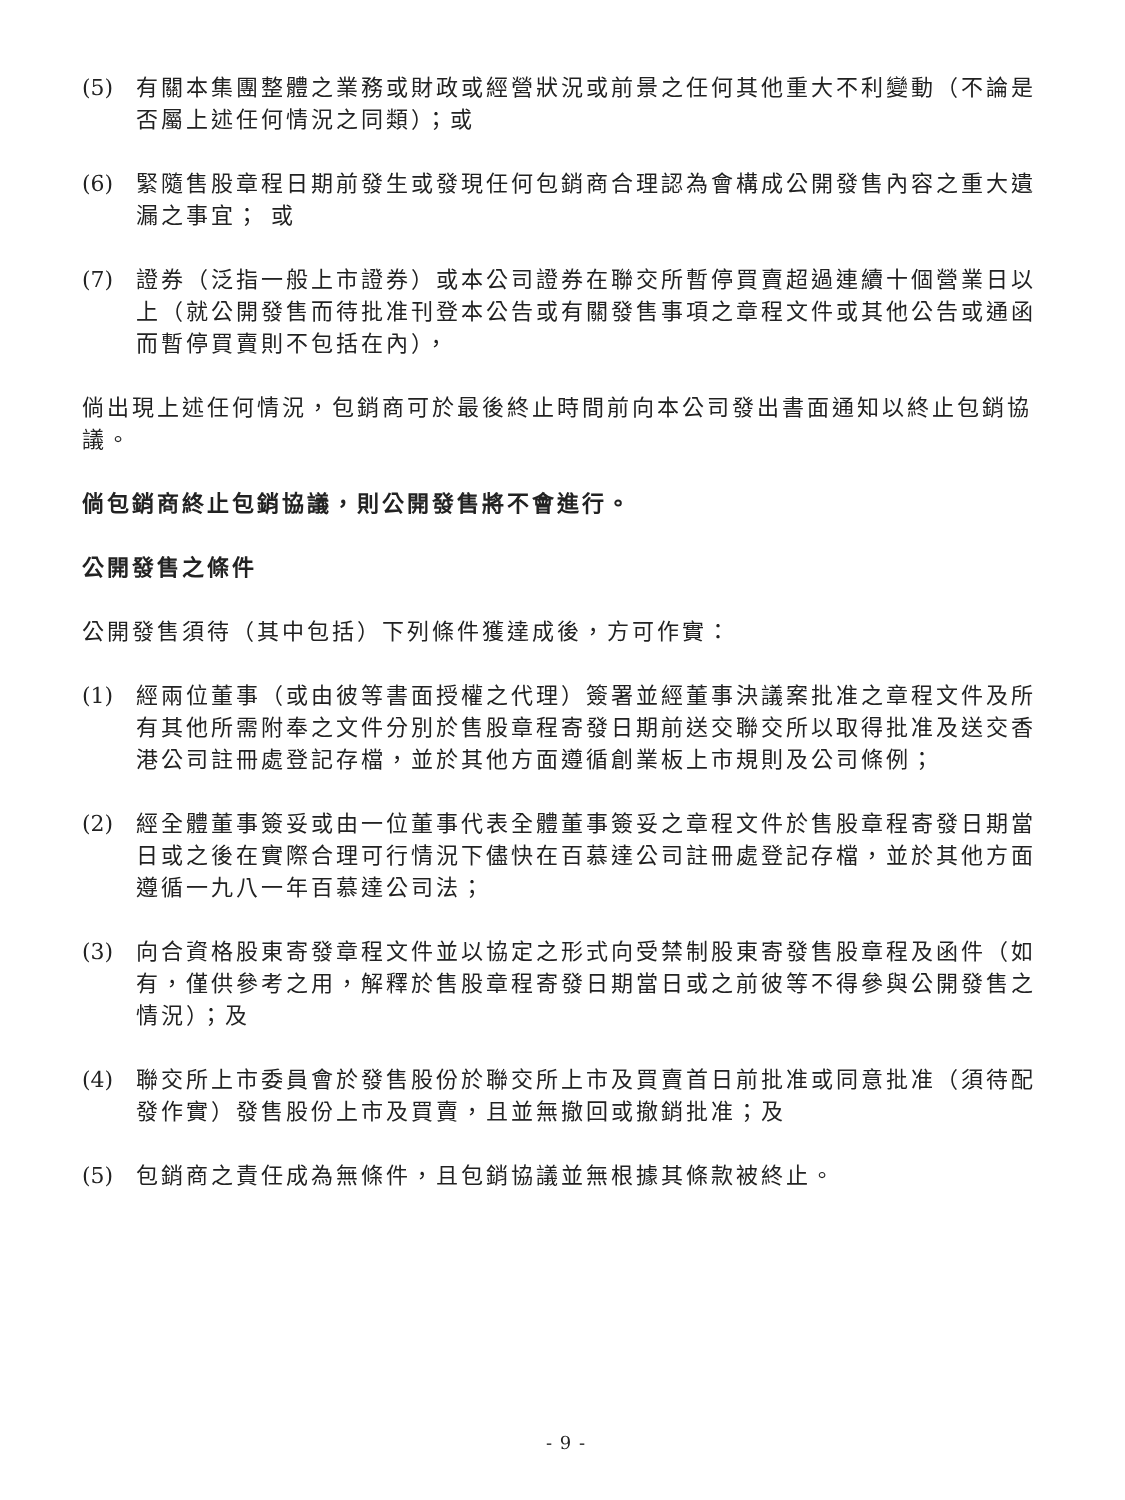(5) 有關本集團整體之業務或財政或經營狀況或前景之任何其他重大不利變動（不論是否屬上述任何情況之同類）；或
(6) 緊隨售股章程日期前發生或發現任何包銷商合理認為會構成公開發售內容之重大遺漏之事宜； 或
(7) 證券（泛指一般上市證券）或本公司證券在聯交所暫停買賣超過連續十個營業日以上（就公開發售而待批准刊登本公告或有關發售事項之章程文件或其他公告或通函而暫停買賣則不包括在內），
倘出現上述任何情況，包銷商可於最後終止時間前向本公司發出書面通知以終止包銷協議。
倘包銷商終止包銷協議，則公開發售將不會進行。
公開發售之條件
公開發售須待（其中包括）下列條件獲達成後，方可作實：
(1) 經兩位董事（或由彼等書面授權之代理）簽署並經董事決議案批准之章程文件及所有其他所需附奉之文件分別於售股章程寄發日期前送交聯交所以取得批准及送交香港公司註冊處登記存檔，並於其他方面遵循創業板上市規則及公司條例；
(2) 經全體董事簽妥或由一位董事代表全體董事簽妥之章程文件於售股章程寄發日期當日或之後在實際合理可行情況下儘快在百慕達公司註冊處登記存檔，並於其他方面遵循一九八一年百慕達公司法；
(3) 向合資格股東寄發章程文件並以協定之形式向受禁制股東寄發售股章程及函件（如有，僅供參考之用，解釋於售股章程寄發日期當日或之前彼等不得參與公開發售之情況）；及
(4) 聯交所上市委員會於發售股份於聯交所上市及買賣首日前批准或同意批准（須待配發作實）發售股份上市及買賣，且並無撤回或撤銷批准；及
(5) 包銷商之責任成為無條件，且包銷協議並無根據其條款被終止。
- 9 -